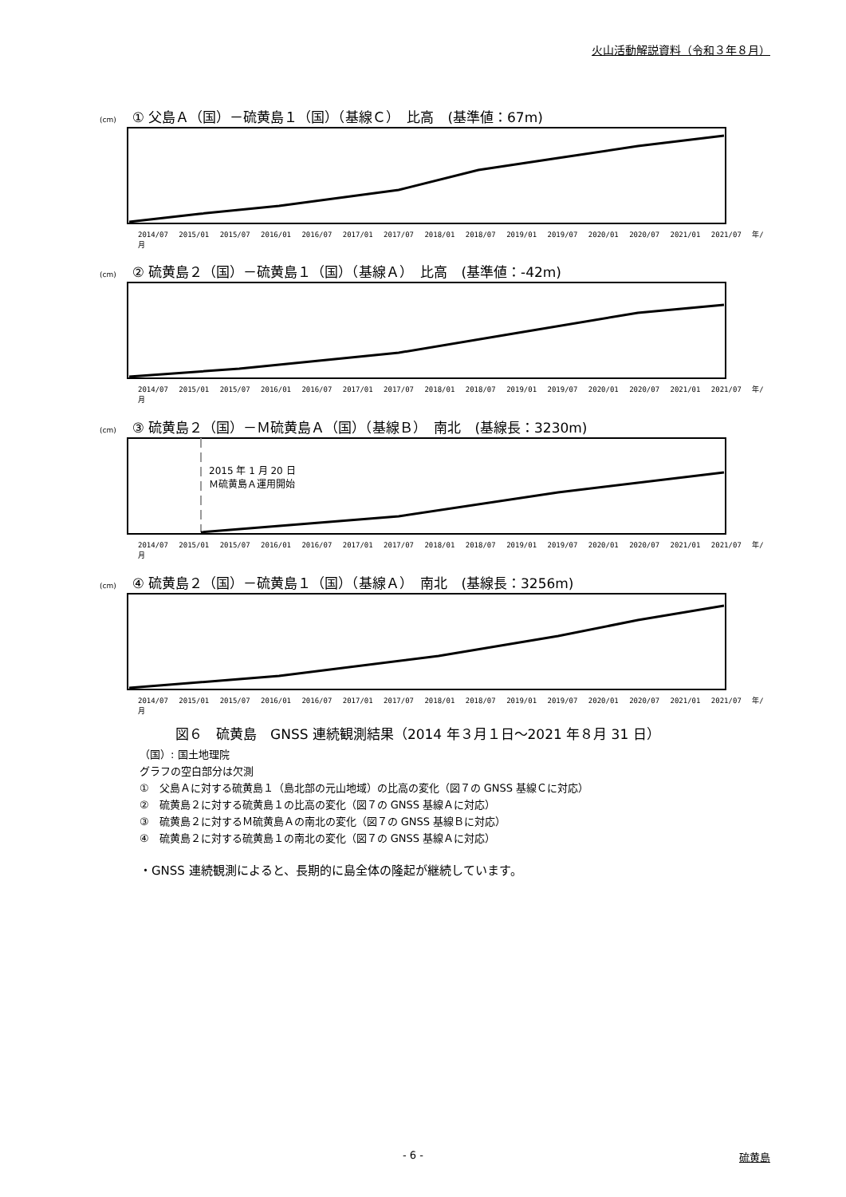火山活動解説資料（令和３年８月）
(cm) ① 父島Ａ（国）－硫黄島１（国）（基線Ｃ）　比高　(基準値：67m)
2014/07 2015/01 2015/07 2016/01 2016/07 2017/01 2017/07 2018/01 2018/07 2019/01 2019/07 2020/01 2020/07 2021/01 2021/07 年/月
(cm) ② 硫黄島２（国）－硫黄島１（国）（基線Ａ）　比高　(基準値：-42m)
2014/07 2015/01 2015/07 2016/01 2016/07 2017/01 2017/07 2018/01 2018/07 2019/01 2019/07 2020/01 2020/07 2021/01 2021/07 年/月
(cm) ③ 硫黄島２（国）－Ｍ硫黄島Ａ（国）（基線Ｂ）　南北　(基線長：3230m)
2014/07 2015/01 2015/07 2016/01 2016/07 2017/01 2017/07 2018/01 2018/07 2019/01 2019/07 2020/01 2020/07 2021/01 2021/07 年/月
2015 年 1 月 20 日
Ｍ硫黄島Ａ運用開始
(cm) ④ 硫黄島２（国）－硫黄島１（国）（基線Ａ）　南北　(基線長：3256m)
2014/07 2015/01 2015/07 2016/01 2016/07 2017/01 2017/07 2018/01 2018/07 2019/01 2019/07 2020/01 2020/07 2021/01 2021/07 年/月
図６　硫黄島　GNSS 連続観測結果（2014 年３月１日～2021 年８月 31 日）
（国）: 国土地理院
グラフの空白部分は欠測
①　父島Ａに対する硫黄島１（島北部の元山地域）の比高の変化（図７の GNSS 基線Ｃに対応）
②　硫黄島２に対する硫黄島１の比高の変化（図７の GNSS 基線Ａに対応）
③　硫黄島２に対するＭ硫黄島Ａの南北の変化（図７の GNSS 基線Ｂに対応）
④　硫黄島２に対する硫黄島１の南北の変化（図７の GNSS 基線Ａに対応）
・GNSS 連続観測によると、長期的に島全体の隆起が継続しています。
- 6 - 硫黄島